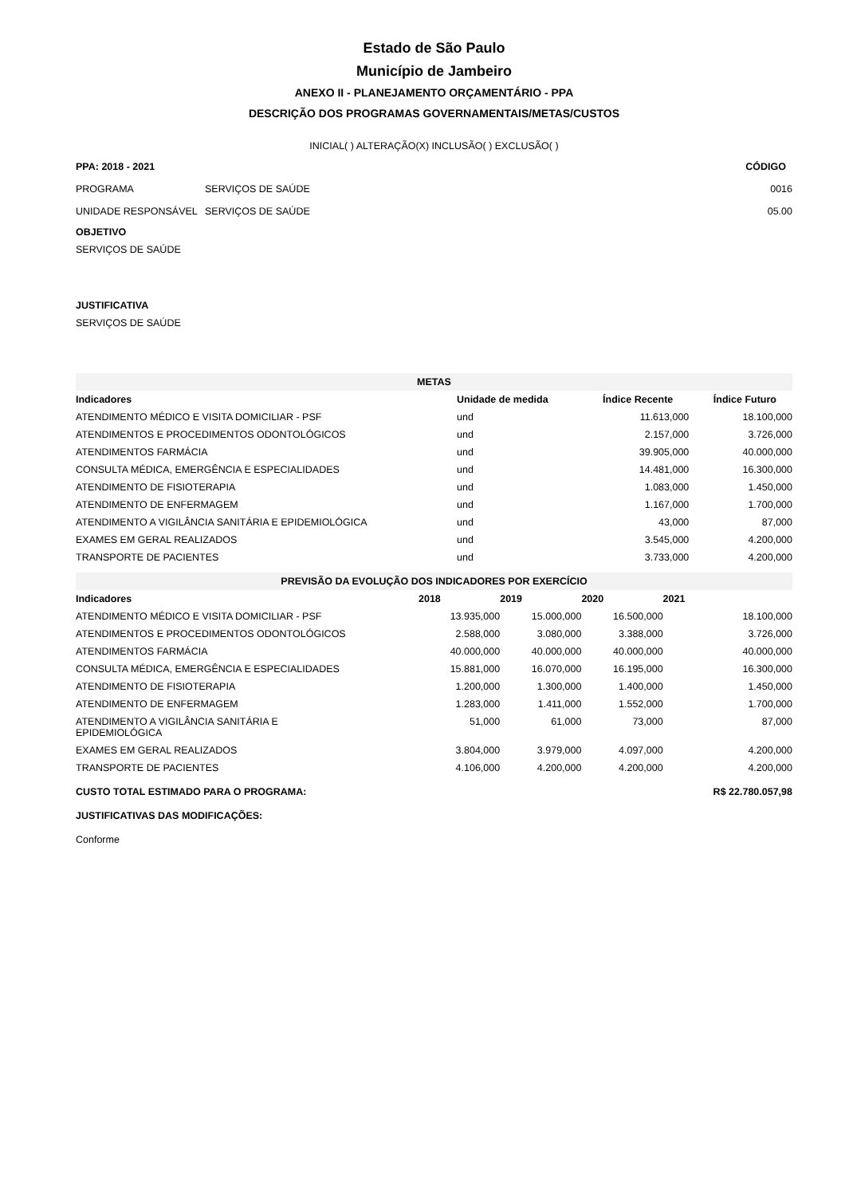Estado de São Paulo
Município de Jambeiro
ANEXO II - PLANEJAMENTO ORÇAMENTÁRIO - PPA
DESCRIÇÃO DOS PROGRAMAS GOVERNAMENTAIS/METAS/CUSTOS
INICIAL( ) ALTERAÇÃO(X) INCLUSÃO( ) EXCLUSÃO( )
| PPA: 2018 - 2021 | | CÓDIGO |
| --- | --- | --- |
| PROGRAMA | SERVIÇOS DE SAÚDE | 0016 |
| UNIDADE RESPONSÁVEL | SERVIÇOS DE SAÚDE | 05.00 |
OBJETIVO
SERVIÇOS DE SAÚDE
JUSTIFICATIVA
SERVIÇOS DE SAÚDE
| METAS | | | |
| Indicadores | Unidade de medida | Índice Recente | Índice Futuro |
| ATENDIMENTO MÉDICO E VISITA DOMICILIAR - PSF | und | 11.613,000 | 18.100,000 |
| ATENDIMENTOS E PROCEDIMENTOS ODONTOLÓGICOS | und | 2.157,000 | 3.726,000 |
| ATENDIMENTOS FARMÁCIA | und | 39.905,000 | 40.000,000 |
| CONSULTA MÉDICA, EMERGÊNCIA E ESPECIALIDADES | und | 14.481,000 | 16.300,000 |
| ATENDIMENTO DE FISIOTERAPIA | und | 1.083,000 | 1.450,000 |
| ATENDIMENTO DE ENFERMAGEM | und | 1.167,000 | 1.700,000 |
| ATENDIMENTO A VIGILÂNCIA SANITÁRIA E EPIDEMIOLÓGICA | und | 43,000 | 87,000 |
| EXAMES EM GERAL REALIZADOS | und | 3.545,000 | 4.200,000 |
| TRANSPORTE DE PACIENTES | und | 3.733,000 | 4.200,000 |
| PREVISÃO DA EVOLUÇÃO DOS INDICADORES POR EXERCÍCIO | | | | |
| Indicadores | 2018 | 2019 | 2020 | 2021 |
| ATENDIMENTO MÉDICO E VISITA DOMICILIAR - PSF | 13.935,000 | 15.000,000 | 16.500,000 | 18.100,000 |
| ATENDIMENTOS E PROCEDIMENTOS ODONTOLÓGICOS | 2.588,000 | 3.080,000 | 3.388,000 | 3.726,000 |
| ATENDIMENTOS FARMÁCIA | 40.000,000 | 40.000,000 | 40.000,000 | 40.000,000 |
| CONSULTA MÉDICA, EMERGÊNCIA E ESPECIALIDADES | 15.881,000 | 16.070,000 | 16.195,000 | 16.300,000 |
| ATENDIMENTO DE FISIOTERAPIA | 1.200,000 | 1.300,000 | 1.400,000 | 1.450,000 |
| ATENDIMENTO DE ENFERMAGEM | 1.283,000 | 1.411,000 | 1.552,000 | 1.700,000 |
| ATENDIMENTO A VIGILÂNCIA SANITÁRIA E EPIDEMIOLÓGICA | 51,000 | 61,000 | 73,000 | 87,000 |
| EXAMES EM GERAL REALIZADOS | 3.804,000 | 3.979,000 | 4.097,000 | 4.200,000 |
| TRANSPORTE DE PACIENTES | 4.106,000 | 4.200,000 | 4.200,000 | 4.200,000 |
| CUSTO TOTAL ESTIMADO PARA O PROGRAMA: | | | | R$ 22.780.057,98 |
JUSTIFICATIVAS DAS MODIFICAÇÕES:
Conforme